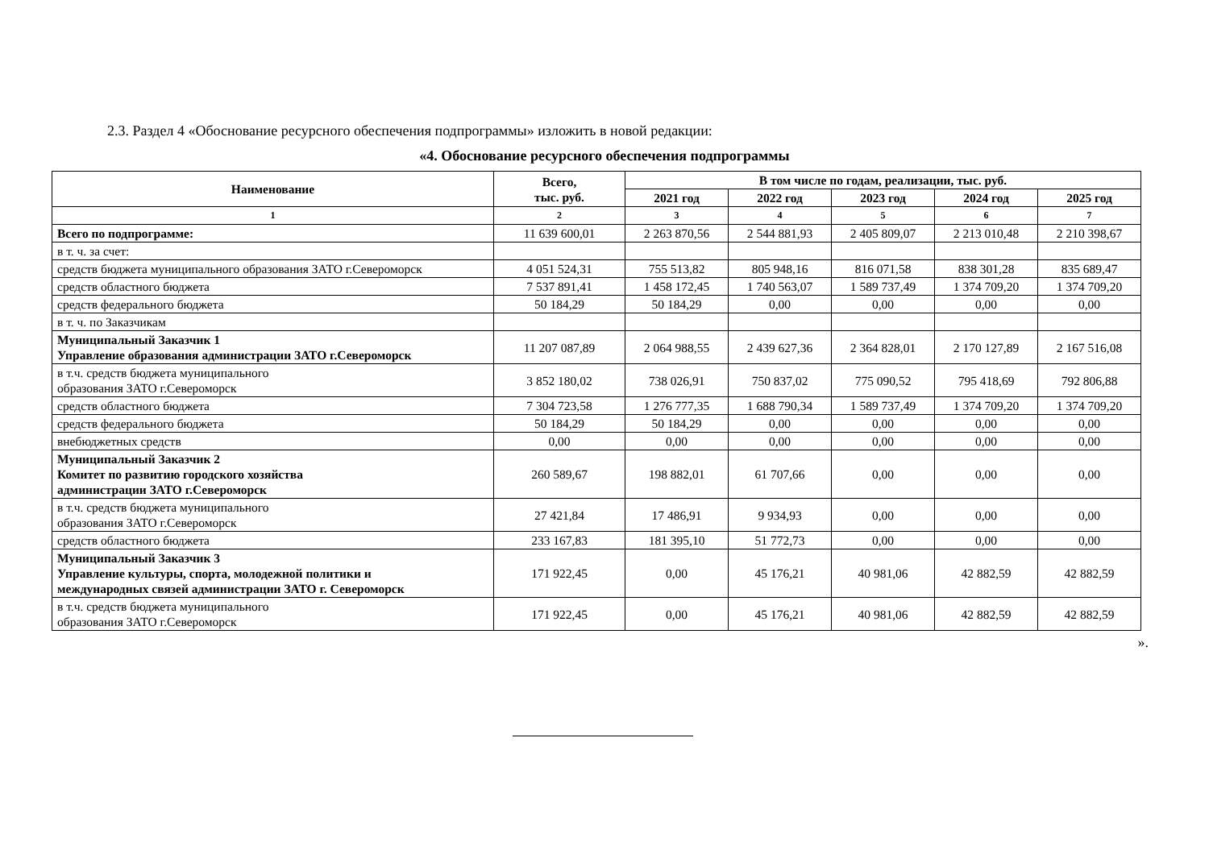2.3. Раздел 4 «Обоснование ресурсного обеспечения подпрограммы» изложить в новой редакции:
«4. Обоснование ресурсного обеспечения подпрограммы
| Наименование | Всего, тыс. руб. | В том числе по годам, реализации, тыс. руб. | | | | |
| --- | --- | --- | --- | --- | --- | --- |
| | | 2021 год | 2022 год | 2023 год | 2024 год | 2025 год |
| 1 | 2 | 3 | 4 | 5 | 6 | 7 |
| Всего по подпрограмме: | 11 639 600,01 | 2 263 870,56 | 2 544 881,93 | 2 405 809,07 | 2 213 010,48 | 2 210 398,67 |
| в т. ч. за счет: | | | | | | |
| средств бюджета муниципального образования ЗАТО г.Североморск | 4 051 524,31 | 755 513,82 | 805 948,16 | 816 071,58 | 838 301,28 | 835 689,47 |
| средств областного бюджета | 7 537 891,41 | 1 458 172,45 | 1 740 563,07 | 1 589 737,49 | 1 374 709,20 | 1 374 709,20 |
| средств федерального бюджета | 50 184,29 | 50 184,29 | 0,00 | 0,00 | 0,00 | 0,00 |
| в т. ч. по Заказчикам | | | | | | |
| Муниципальный Заказчик 1 Управление образования администрации ЗАТО г.Североморск | 11 207 087,89 | 2 064 988,55 | 2 439 627,36 | 2 364 828,01 | 2 170 127,89 | 2 167 516,08 |
| в т.ч. средств бюджета муниципального образования ЗАТО г.Североморск | 3 852 180,02 | 738 026,91 | 750 837,02 | 775 090,52 | 795 418,69 | 792 806,88 |
| средств областного бюджета | 7 304 723,58 | 1 276 777,35 | 1 688 790,34 | 1 589 737,49 | 1 374 709,20 | 1 374 709,20 |
| средств федерального бюджета | 50 184,29 | 50 184,29 | 0,00 | 0,00 | 0,00 | 0,00 |
| внебюджетных средств | 0,00 | 0,00 | 0,00 | 0,00 | 0,00 | 0,00 |
| Муниципальный Заказчик 2 Комитет по развитию городского хозяйства администрации ЗАТО г.Североморск | 260 589,67 | 198 882,01 | 61 707,66 | 0,00 | 0,00 | 0,00 |
| в т.ч. средств бюджета муниципального образования ЗАТО г.Североморск | 27 421,84 | 17 486,91 | 9 934,93 | 0,00 | 0,00 | 0,00 |
| средств областного бюджета | 233 167,83 | 181 395,10 | 51 772,73 | 0,00 | 0,00 | 0,00 |
| Муниципальный Заказчик 3 Управление культуры, спорта, молодежной политики и международных связей администрации ЗАТО г. Североморск | 171 922,45 | 0,00 | 45 176,21 | 40 981,06 | 42 882,59 | 42 882,59 |
| в т.ч. средств бюджета муниципального образования ЗАТО г.Североморск | 171 922,45 | 0,00 | 45 176,21 | 40 981,06 | 42 882,59 | 42 882,59 |
».